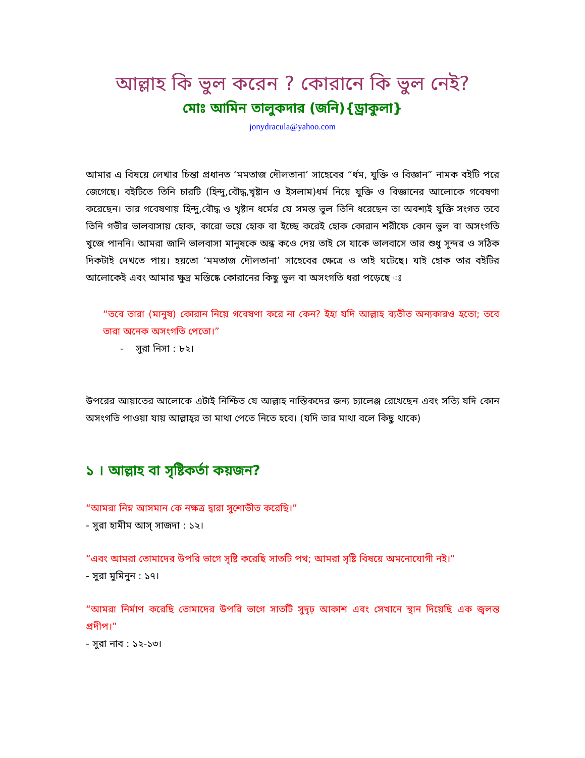আল্লাহ কি ভুল করেন ? কোরানে কি ভুল নেই?
মোঃ আমিন তালুকদার (জনি){ড্রাকুলা}
jonydracula@yahoo.com
আমার এ বিষয়ে লেখার চিন্তা প্রধানত ‘মমতাজ দৌলতানা’ সাহেবের “র্ধম, যুক্তি ও বিজ্ঞান” নামক বইটি পরে জেগেছে। বইটিতে তিনি চারটি (হিন্দু,বৌদ্ধ,খৃষ্টান ও ইসলাম)ধর্ম নিয়ে যুক্তি ও বিজ্ঞানের আলোকে গবেষণা করেছেন। তার গবেষণায় হিন্দু,বৌদ্ধ ও খৃষ্টান ধর্মের যে সমস্ত ভুল তিনি ধরেছেন তা অবশ্যই যুক্তি সংগত তবে তিনি গভীর ভালবাসায় হোক, কারো ভয়ে হোক বা ইচ্ছে করেই হোক কোরান শরীফে কোন ভুল বা অসংগতি খুজে পাননি। আমরা জানি ভালবাসা মানুষকে অন্ধ কওে দেয় তাই সে যাকে ভালবাসে তার শুধু সুন্দর ও সঠিক দিকটাই দেখতে পায়। হয়তো ‘মমতাজ দৌলতানা’ সাহেবের ক্ষেত্রে ও তাই ঘটেছে। যাই হোক তার বইটির আলোকেই এবং আমার ক্ষুদ্র মস্তিষ্কে কোরানের কিছু ভুল বা অসংগতি ধরা পড়েছে ঃ
“তবে তারা (মানুষ) কোরান নিয়ে গবেষণা করে না কেন? ইহা যদি আল্লাহ ব্যতীত অন্যকারও হতো; তবে তারা অনেক অসংগতি পেতো।”
- সুরা নিসা : ৮২।
উপরের আয়াতের আলোকে এটাই নিশ্চিত যে আল্লাহ নাস্তিকদের জন্য চ্যালেঞ্জ রেখেছেন এবং সত্যি যদি কোন অসংগতি পাওয়া যায় আল্লাহ্‌র তা মাথা পেতে নিতে হবে। (যদি তার মাথা বলে কিছু থাকে)
১ । আল্লাহ বা সৃষ্টিকর্তা কয়জন?
“আমরা নিম্ন আসমান কে নক্ষত্র দ্বারা সুশোভীত করেছি।”
- সুরা হামীম আস্ সাজদা : ১২।
“এবং আমরা তোমাদের উপরি ভাগে সৃষ্টি করেছি সাতটি পথ; আমরা সৃষ্টি বিষয়ে অমনোযোগী নই।”
- সুরা মুমিনুন : ১৭।
“আমরা নির্মাণ করেছি তোমাদের উপরি ভাগে সাতটি সুদৃঢ় আকাশ এবং সেখানে স্থান দিয়েছি এক জ্বলন্ত প্রদীপ।”
- সুরা নাব : ১২-১৩।